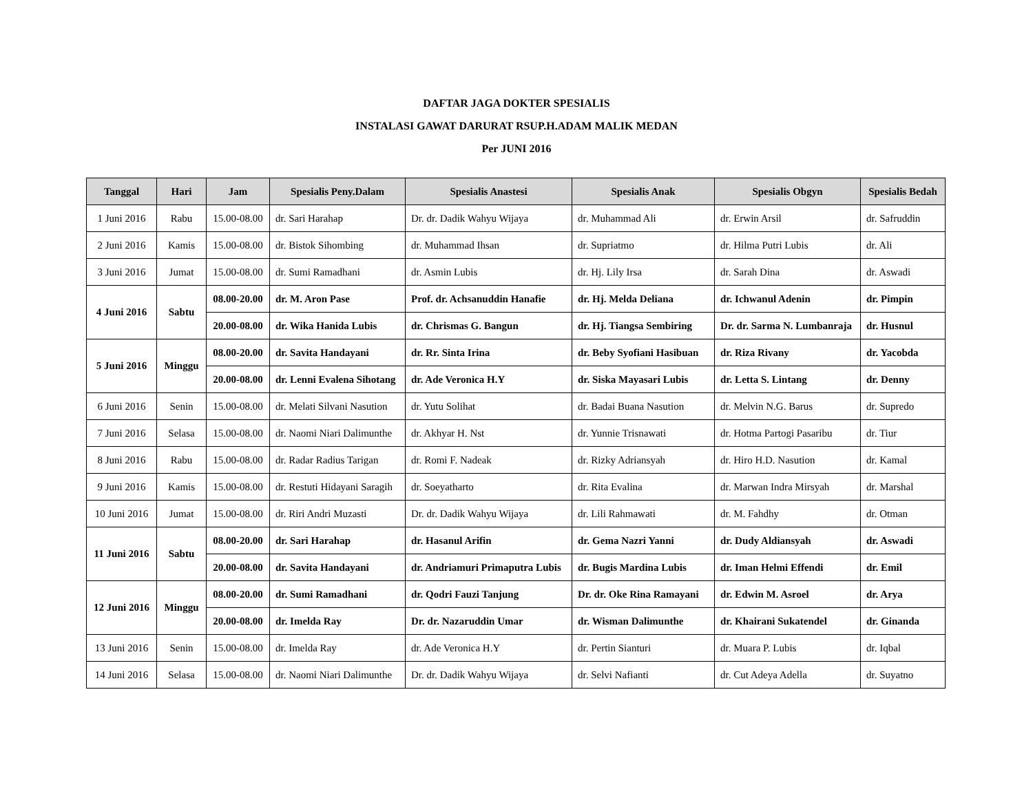DAFTAR JAGA DOKTER SPESIALIS
INSTALASI GAWAT DARURAT RSUP.H.ADAM MALIK MEDAN
Per JUNI 2016
| Tanggal | Hari | Jam | Spesialis Peny.Dalam | Spesialis Anastesi | Spesialis Anak | Spesialis Obgyn | Spesialis Bedah |
| --- | --- | --- | --- | --- | --- | --- | --- |
| 1 Juni 2016 | Rabu | 15.00-08.00 | dr. Sari Harahap | Dr. dr. Dadik Wahyu Wijaya | dr. Muhammad Ali | dr. Erwin Arsil | dr. Safruddin |
| 2 Juni 2016 | Kamis | 15.00-08.00 | dr. Bistok Sihombing | dr. Muhammad Ihsan | dr. Supriatmo | dr. Hilma Putri Lubis | dr. Ali |
| 3 Juni 2016 | Jumat | 15.00-08.00 | dr. Sumi Ramadhani | dr. Asmin Lubis | dr. Hj. Lily Irsa | dr. Sarah Dina | dr. Aswadi |
| 4 Juni 2016 | Sabtu | 08.00-20.00 | dr. M. Aron Pase | Prof. dr. Achsanuddin Hanafie | dr. Hj. Melda Deliana | dr. Ichwanul Adenin | dr. Pimpin |
| | | 20.00-08.00 | dr. Wika Hanida Lubis | dr. Chrismas G. Bangun | dr. Hj. Tiangsa Sembiring | Dr. dr. Sarma N. Lumbanraja | dr. Husnul |
| 5 Juni 2016 | Minggu | 08.00-20.00 | dr. Savita Handayani | dr. Rr. Sinta Irina | dr. Beby Syofiani Hasibuan | dr. Riza Rivany | dr. Yacobda |
| | | 20.00-08.00 | dr. Lenni Evalena Sihotang | dr. Ade Veronica H.Y | dr. Siska Mayasari Lubis | dr. Letta S. Lintang | dr. Denny |
| 6 Juni 2016 | Senin | 15.00-08.00 | dr. Melati Silvani Nasution | dr. Yutu Solihat | dr. Badai Buana Nasution | dr. Melvin N.G. Barus | dr. Supredo |
| 7 Juni 2016 | Selasa | 15.00-08.00 | dr. Naomi Niari Dalimunthe | dr. Akhyar H. Nst | dr. Yunnie Trisnawati | dr. Hotma Partogi Pasaribu | dr. Tiur |
| 8 Juni 2016 | Rabu | 15.00-08.00 | dr. Radar Radius Tarigan | dr. Romi F. Nadeak | dr. Rizky Adriansyah | dr. Hiro H.D. Nasution | dr. Kamal |
| 9 Juni 2016 | Kamis | 15.00-08.00 | dr. Restuti Hidayani Saragih | dr. Soeyatharto | dr. Rita Evalina | dr. Marwan Indra Mirsyah | dr. Marshal |
| 10 Juni 2016 | Jumat | 15.00-08.00 | dr. Riri Andri Muzasti | Dr. dr. Dadik Wahyu Wijaya | dr. Lili Rahmawati | dr. M. Fahdhy | dr. Otman |
| 11 Juni 2016 | Sabtu | 08.00-20.00 | dr. Sari Harahap | dr. Hasanul Arifin | dr. Gema Nazri Yanni | dr. Dudy Aldiansyah | dr. Aswadi |
| | | 20.00-08.00 | dr. Savita Handayani | dr. Andriamuri Primaputra Lubis | dr. Bugis Mardina Lubis | dr. Iman Helmi Effendi | dr. Emil |
| 12 Juni 2016 | Minggu | 08.00-20.00 | dr. Sumi Ramadhani | dr. Qodri Fauzi Tanjung | Dr. dr. Oke Rina Ramayani | dr. Edwin M. Asroel | dr. Arya |
| | | 20.00-08.00 | dr. Imelda Ray | Dr. dr. Nazaruddin Umar | dr. Wisman Dalimunthe | dr. Khairani Sukatendel | dr. Ginanda |
| 13 Juni 2016 | Senin | 15.00-08.00 | dr. Imelda Ray | dr. Ade Veronica H.Y | dr. Pertin Sianturi | dr. Muara P. Lubis | dr. Iqbal |
| 14 Juni 2016 | Selasa | 15.00-08.00 | dr. Naomi Niari Dalimunthe | Dr. dr. Dadik Wahyu Wijaya | dr. Selvi Nafianti | dr. Cut Adeya Adella | dr. Suyatno |